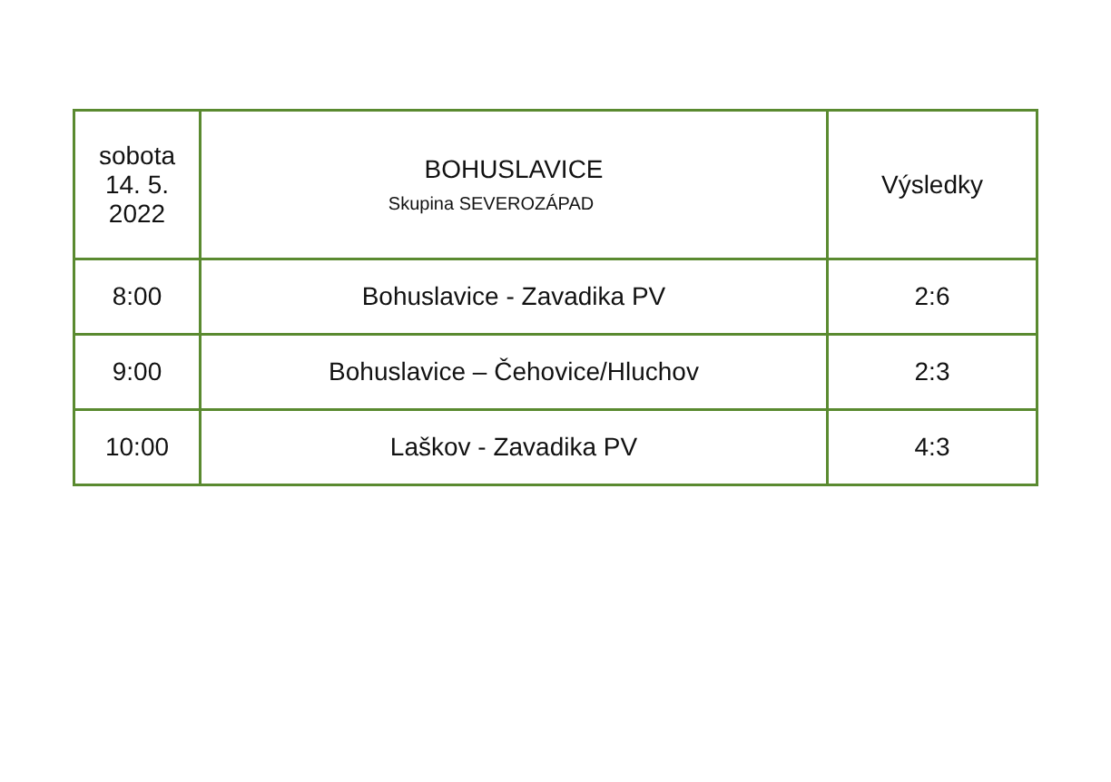| sobota 14. 5. 2022 | BOHUSLAVICE Skupina SEVEROZÁPAD | Výsledky |
| 8:00 | Bohuslavice - Zavadika PV | 2:6 |
| 9:00 | Bohuslavice – Čehovice/Hluchov | 2:3 |
| 10:00 | Laškov - Zavadika PV | 4:3 |